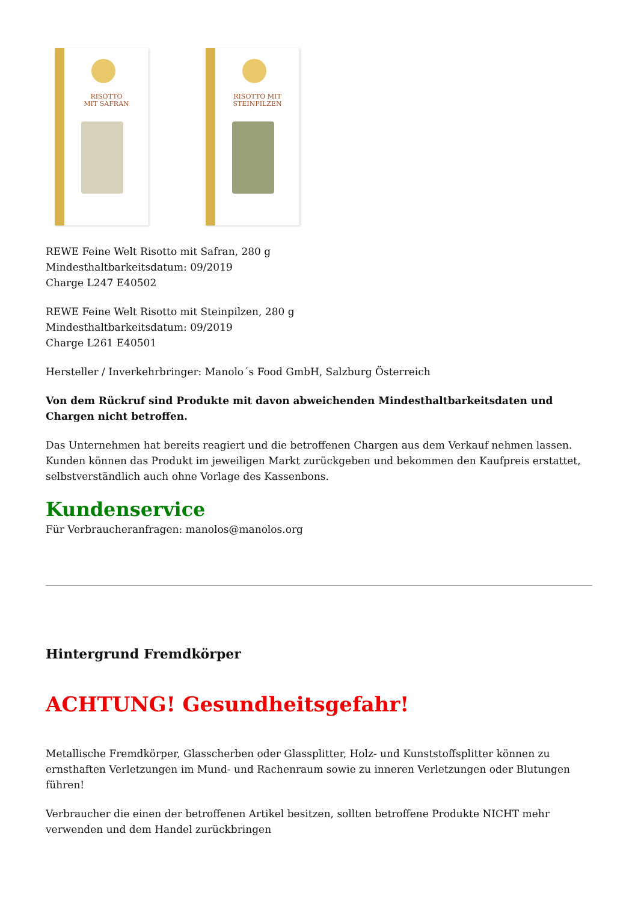RISOTTO
MIT SAFRAN
RISOTTO MIT
STEINPILZEN
REWE Feine Welt Risotto mit Safran, 280 g
Mindesthaltbarkeitsdatum: 09/2019
Charge L247 E40502
REWE Feine Welt Risotto mit Steinpilzen, 280 g
Mindesthaltbarkeitsdatum: 09/2019
Charge L261 E40501
Hersteller / Inverkehrbringer: Manolo´s Food GmbH, Salzburg Österreich
Von dem Rückruf sind Produkte mit davon abweichenden Mindesthaltbarkeitsdaten und Chargen nicht betroffen.
Das Unternehmen hat bereits reagiert und die betroffenen Chargen aus dem Verkauf nehmen lassen. Kunden können das Produkt im jeweiligen Markt zurückgeben und bekommen den Kaufpreis erstattet, selbstverständlich auch ohne Vorlage des Kassenbons.
Kundenservice
Für Verbraucheranfragen: manolos@manolos.org
Hintergrund Fremdkörper
ACHTUNG! Gesundheitsgefahr!
Metallische Fremdkörper, Glasscherben oder Glassplitter, Holz- und Kunststoffsplitter können zu ernsthaften Verletzungen im Mund- und Rachenraum sowie zu inneren Verletzungen oder Blutungen führen!
Verbraucher die einen der betroffenen Artikel besitzen, sollten betroffene Produkte NICHT mehr verwenden und dem Handel zurückbringen